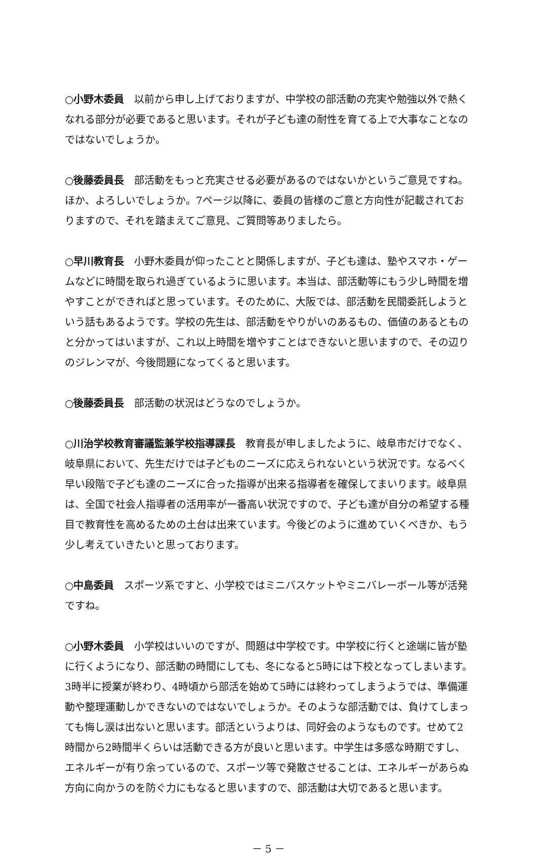○小野木委員 以前から申し上げておりますが、中学校の部活動の充実や勉強以外で熱くなれる部分が必要であると思います。それが子ども達の耐性を育てる上で大事なことなのではないでしょうか。
○後藤委員長 部活動をもっと充実させる必要があるのではないかというご意見ですね。ほか、よろしいでしょうか。7ページ以降に、委員の皆様のご意と方向性が記載されておりますので、それを踏まえてご意見、ご質問等ありましたら。
○早川教育長 小野木委員が仰ったことと関係しますが、子ども達は、塾やスマホ・ゲームなどに時間を取られ過ぎているように思います。本当は、部活動等にもう少し時間を増やすことができればと思っています。そのために、大阪では、部活動を民間委託しようという話もあるようです。学校の先生は、部活動をやりがいのあるもの、価値のあるとものと分かってはいますが、これ以上時間を増やすことはできないと思いますので、その辺りのジレンマが、今後問題になってくると思います。
○後藤委員長 部活動の状況はどうなのでしょうか。
○川治学校教育審議監兼学校指導課長 教育長が申しましたように、岐阜市だけでなく、岐阜県において、先生だけでは子どものニーズに応えられないという状況です。なるべく早い段階で子ども達のニーズに合った指導が出来る指導者を確保してまいります。岐阜県は、全国で社会人指導者の活用率が一番高い状況ですので、子ども達が自分の希望する種目で教育性を高めるための土台は出来ています。今後どのように進めていくべきか、もう少し考えていきたいと思っております。
○中島委員 スポーツ系ですと、小学校ではミニバスケットやミニバレーボール等が活発ですね。
○小野木委員 小学校はいいのですが、問題は中学校です。中学校に行くと途端に皆が塾に行くようになり、部活動の時間にしても、冬になると5時には下校となってしまいます。3時半に授業が終わり、4時頃から部活を始めて5時には終わってしまうようでは、準備運動や整理運動しかできないのではないでしょうか。そのような部活動では、負けてしまっても悔し涙は出ないと思います。部活というよりは、同好会のようなものです。せめて2時間から2時間半くらいは活動できる方が良いと思います。中学生は多感な時期ですし、エネルギーが有り余っているので、スポーツ等で発散させることは、エネルギーがあらぬ方向に向かうのを防ぐ力にもなると思いますので、部活動は大切であると思います。
－ 5 －